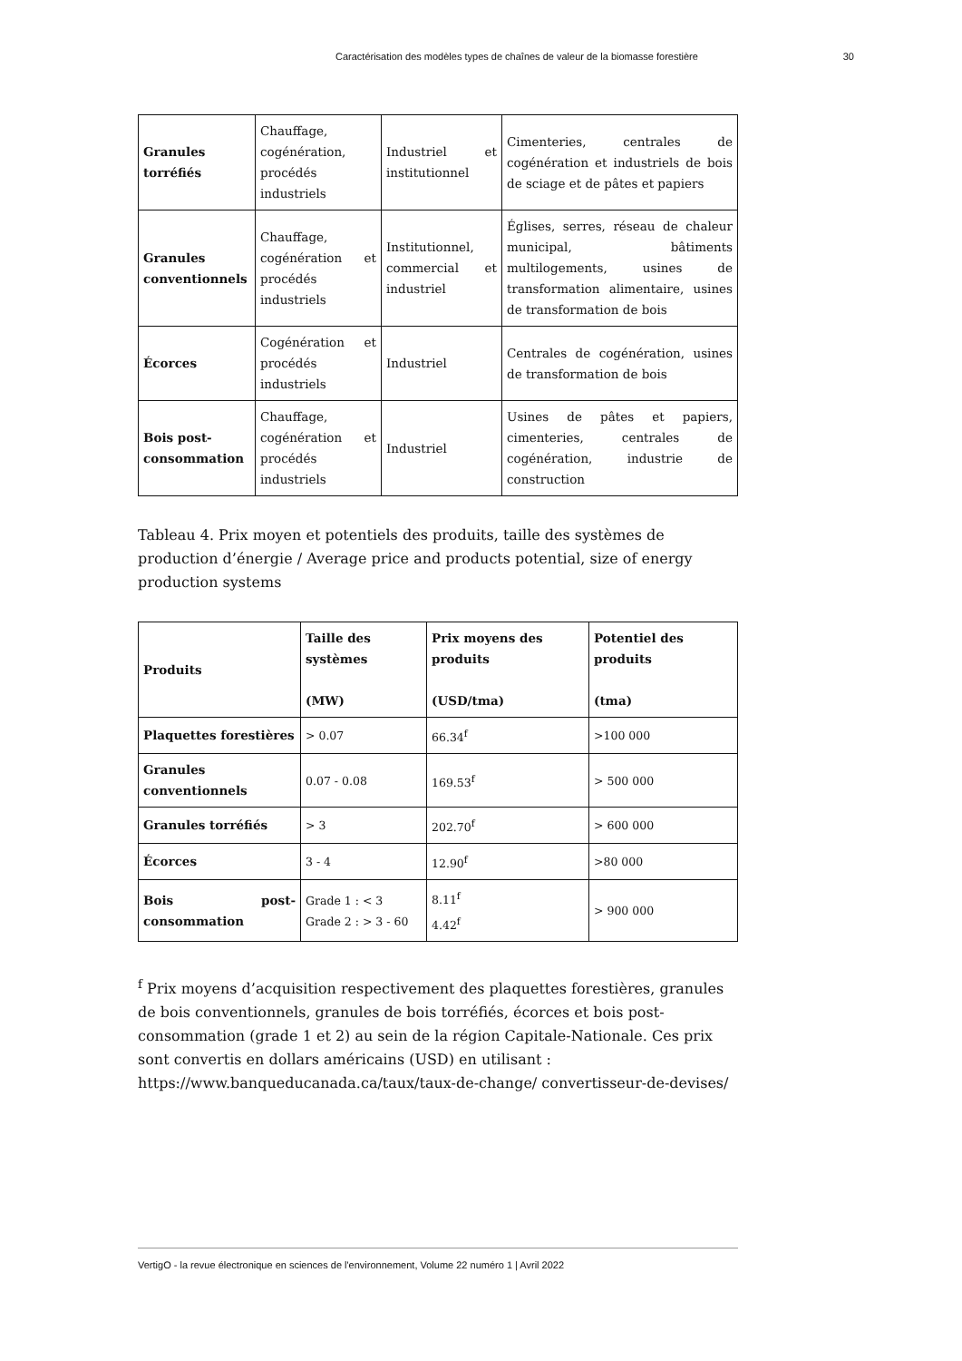Caractérisation des modèles types de chaînes de valeur de la biomasse forestière 30
| Granules torréfiés | Chauffage, cogénération, procédés industriels | Industriel et institutionnel | Cimenteries, centrales de cogénération et industriels de bois de sciage et de pâtes et papiers |
| Granules conventionnels | Chauffage, cogénération et procédés industriels | Institutionnel, commercial et industriel | Églises, serres, réseau de chaleur municipal, bâtiments multilogements, usines de transformation alimentaire, usines de transformation de bois |
| Écorces | Cogénération et procédés industriels | Industriel | Centrales de cogénération, usines de transformation de bois |
| Bois post-consommation | Chauffage, cogénération et procédés industriels | Industriel | Usines de pâtes et papiers, cimenteries, centrales de cogénération, industrie de construction |
Tableau 4. Prix moyen et potentiels des produits, taille des systèmes de production d’énergie / Average price and products potential, size of energy production systems
| Produits | Taille des systèmes (MW) | Prix moyens des produits (USD/tma) | Potentiel des produits (tma) |
| --- | --- | --- | --- |
| Plaquettes forestières | > 0.07 | 66.34<sup>f</sup> | >100 000 |
| Granules conventionnels | 0.07 - 0.08 | 169.53<sup>f</sup> | > 500 000 |
| Granules torréfiés | > 3 | 202.70<sup>f</sup> | > 600 000 |
| Écorces | 3 - 4 | 12.90<sup>f</sup> | >80 000 |
| Bois post-consommation | Grade 1 : < 3 Grade 2 : > 3 - 60 | 8.11<sup>f</sup> 4.42<sup>f</sup> | > 900 000 |
<sup>f</sup> Prix moyens d’acquisition respectivement des plaquettes forestières, granules de bois conventionnels, granules de bois torréfiés, écorces et bois post-consommation (grade 1 et 2) au sein de la région Capitale-Nationale. Ces prix sont convertis en dollars américains (USD) en utilisant : https://www.banqueducanada.ca/taux/taux-de-change/ convertisseur-de-devises/
VertigO - la revue électronique en sciences de l'environnement, Volume 22 numéro 1 | Avril 2022